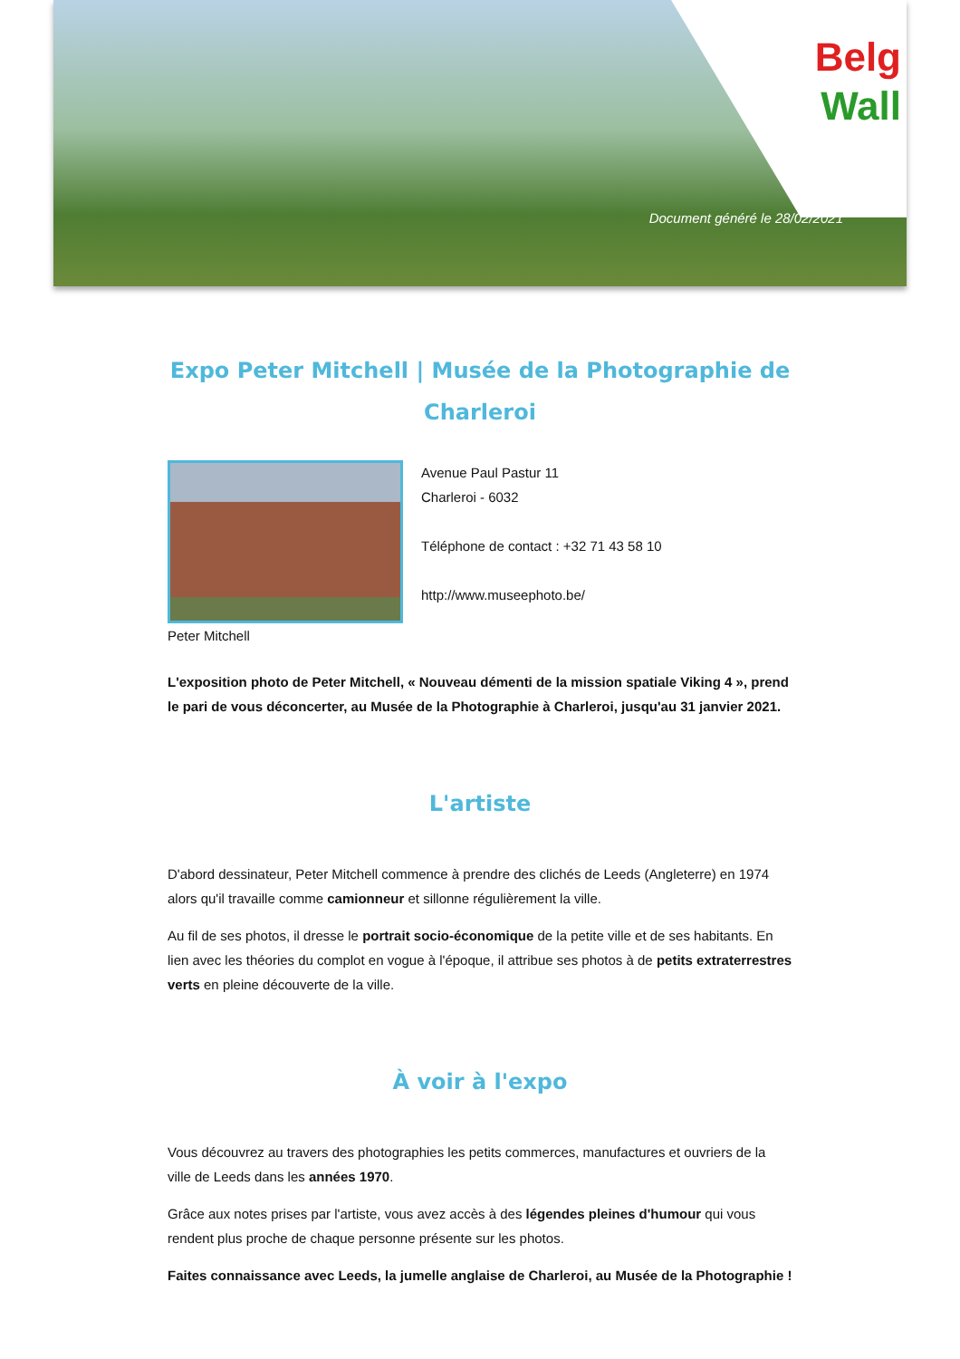Belg
Wall
Document généré le 28/02/2021
Expo Peter Mitchell | Musée de la Photographie de Charleroi
Peter Mitchell Avenue Paul Pastur 11
Charleroi - 6032
Téléphone de contact : +32 71 43 58 10
http://www.museephoto.be/
L'exposition photo de Peter Mitchell, « Nouveau démenti de la mission spatiale Viking 4 », prend le pari de vous déconcerter, au Musée de la Photographie à Charleroi, jusqu'au 31 janvier 2021.
L'artiste
D'abord dessinateur, Peter Mitchell commence à prendre des clichés de Leeds (Angleterre) en 1974 alors qu'il travaille comme camionneur et sillonne régulièrement la ville.
Au fil de ses photos, il dresse le portrait socio-économique de la petite ville et de ses habitants. En lien avec les théories du complot en vogue à l'époque, il attribue ses photos à de petits extraterrestres verts en pleine découverte de la ville.
À voir à l'expo
Vous découvrez au travers des photographies les petits commerces, manufactures et ouvriers de la ville de Leeds dans les années 1970.
Grâce aux notes prises par l'artiste, vous avez accès à des légendes pleines d'humour qui vous rendent plus proche de chaque personne présente sur les photos.
Faites connaissance avec Leeds, la jumelle anglaise de Charleroi, au Musée de la Photographie !